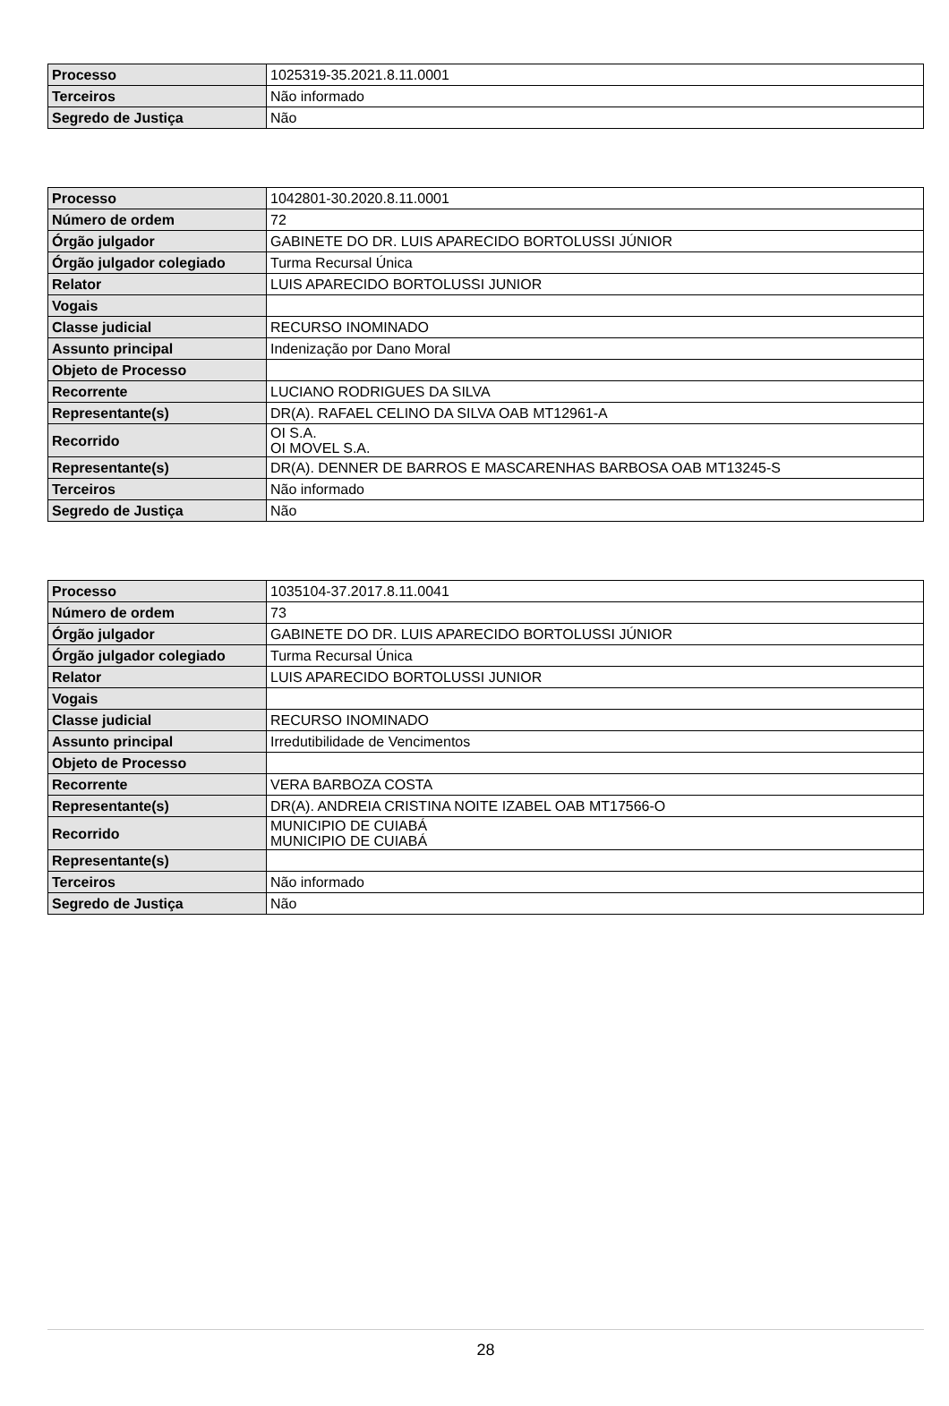| Processo | 1025319-35.2021.8.11.0001 |
| Terceiros | Não informado |
| Segredo de Justiça | Não |
| Processo | 1042801-30.2020.8.11.0001 |
| Número de ordem | 72 |
| Órgão julgador | GABINETE DO DR. LUIS APARECIDO BORTOLUSSI JÚNIOR |
| Órgão julgador colegiado | Turma Recursal Única |
| Relator | LUIS APARECIDO BORTOLUSSI JUNIOR |
| Vogais | |
| Classe judicial | RECURSO INOMINADO |
| Assunto principal | Indenização por Dano Moral |
| Objeto de Processo | |
| Recorrente | LUCIANO RODRIGUES DA SILVA |
| Representante(s) | DR(A). RAFAEL CELINO DA SILVA OAB MT12961-A |
| Recorrido | OI S.A. OI MOVEL S.A. |
| Representante(s) | DR(A). DENNER DE BARROS E MASCARENHAS BARBOSA OAB MT13245-S |
| Terceiros | Não informado |
| Segredo de Justiça | Não |
| Processo | 1035104-37.2017.8.11.0041 |
| Número de ordem | 73 |
| Órgão julgador | GABINETE DO DR. LUIS APARECIDO BORTOLUSSI JÚNIOR |
| Órgão julgador colegiado | Turma Recursal Única |
| Relator | LUIS APARECIDO BORTOLUSSI JUNIOR |
| Vogais | |
| Classe judicial | RECURSO INOMINADO |
| Assunto principal | Irredutibilidade de Vencimentos |
| Objeto de Processo | |
| Recorrente | VERA BARBOZA COSTA |
| Representante(s) | DR(A). ANDREIA CRISTINA NOITE IZABEL OAB MT17566-O |
| Recorrido | MUNICIPIO DE CUIABÁ MUNICIPIO DE CUIABÁ |
| Representante(s) | |
| Terceiros | Não informado |
| Segredo de Justiça | Não |
28